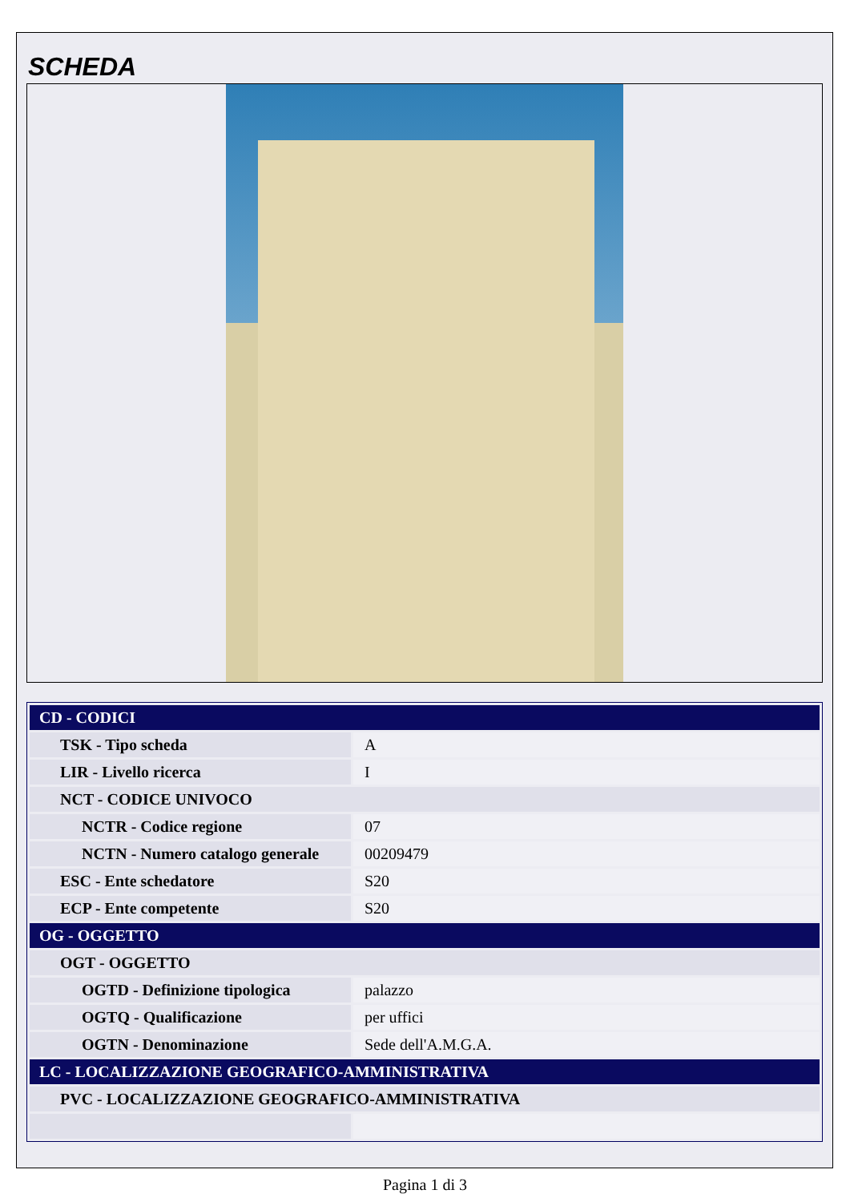SCHEDA
| CD - CODICI | |
| TSK - Tipo scheda | A |
| LIR - Livello ricerca | I |
| NCT - CODICE UNIVOCO | |
| NCTR - Codice regione | 07 |
| NCTN - Numero catalogo generale | 00209479 |
| ESC - Ente schedatore | S20 |
| ECP - Ente competente | S20 |
| OG - OGGETTO | |
| OGT - OGGETTO | |
| OGTD - Definizione tipologica | palazzo |
| OGTQ - Qualificazione | per uffici |
| OGTN - Denominazione | Sede dell'A.M.G.A. |
| LC - LOCALIZZAZIONE GEOGRAFICO-AMMINISTRATIVA | |
| PVC - LOCALIZZAZIONE GEOGRAFICO-AMMINISTRATIVA | |
Pagina 1 di 3